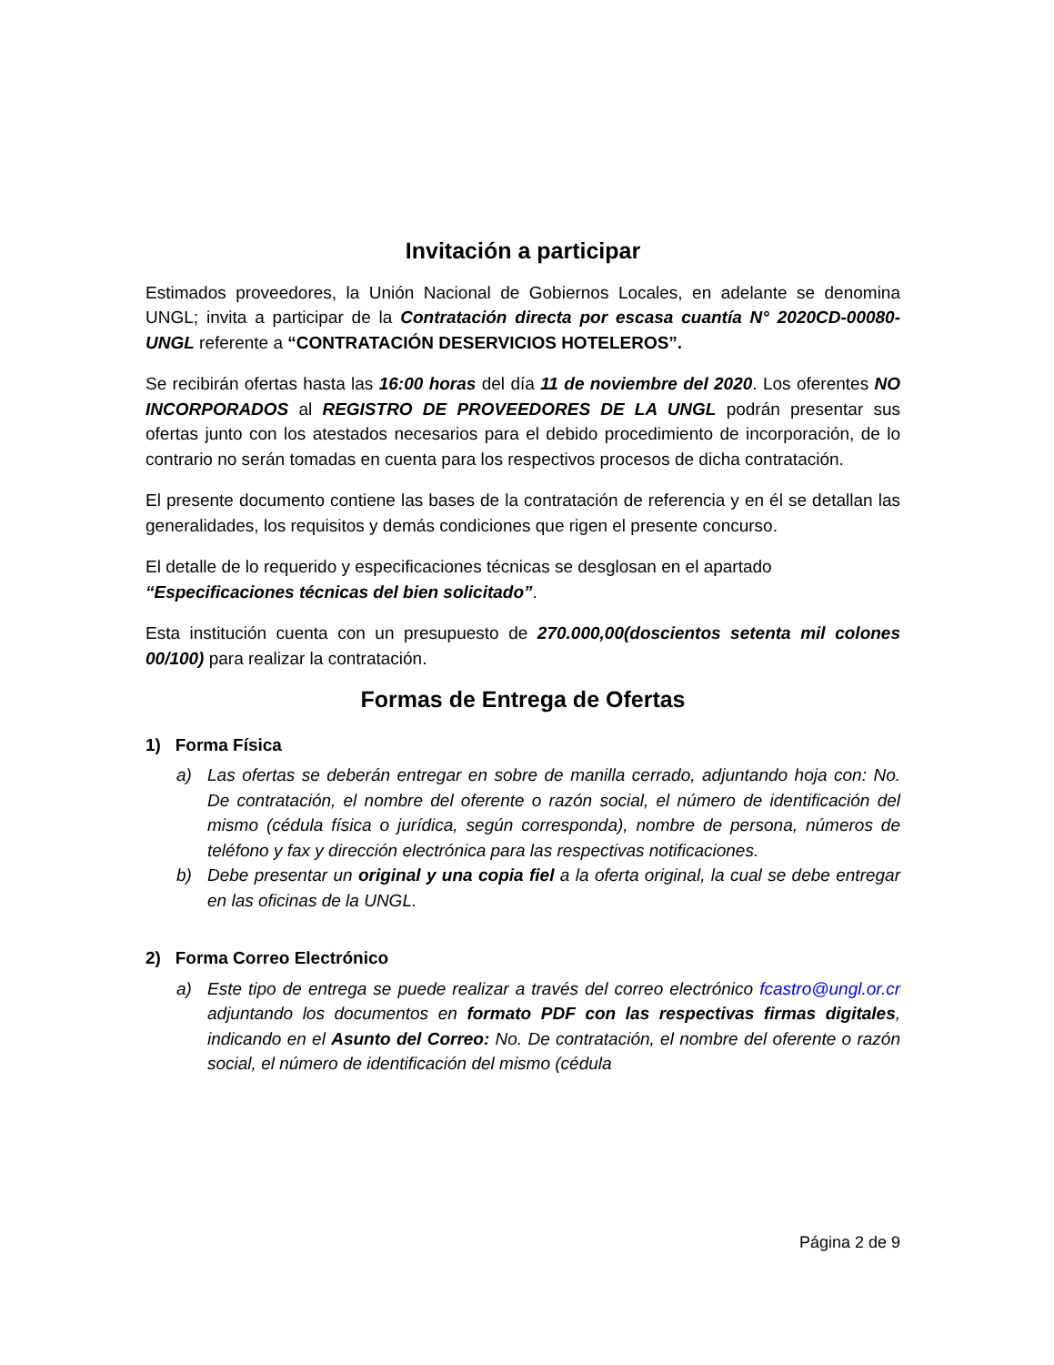Invitación a participar
Estimados proveedores, la Unión Nacional de Gobiernos Locales, en adelante se denomina UNGL; invita a participar de la Contratación directa por escasa cuantía N° 2020CD-00080-UNGL referente a “CONTRATACIÓN DESERVICIOS HOTELEROS”.
Se recibirán ofertas hasta las 16:00 horas del día 11 de noviembre del 2020. Los oferentes NO INCORPORADOS al REGISTRO DE PROVEEDORES DE LA UNGL podrán presentar sus ofertas junto con los atestados necesarios para el debido procedimiento de incorporación, de lo contrario no serán tomadas en cuenta para los respectivos procesos de dicha contratación.
El presente documento contiene las bases de la contratación de referencia y en él se detallan las generalidades, los requisitos y demás condiciones que rigen el presente concurso.
El detalle de lo requerido y especificaciones técnicas se desglosan en el apartado “Especificaciones técnicas del bien solicitado”.
Esta institución cuenta con un presupuesto de 270.000,00(doscientos setenta mil colones 00/100) para realizar la contratación.
Formas de Entrega de Ofertas
1) Forma Física
a) Las ofertas se deberán entregar en sobre de manilla cerrado, adjuntando hoja con: No. De contratación, el nombre del oferente o razón social, el número de identificación del mismo (cédula física o jurídica, según corresponda), nombre de persona, números de teléfono y fax y dirección electrónica para las respectivas notificaciones.
b) Debe presentar un original y una copia fiel a la oferta original, la cual se debe entregar en las oficinas de la UNGL.
2) Forma Correo Electrónico
a) Este tipo de entrega se puede realizar a través del correo electrónico fcastro@ungl.or.cr adjuntando los documentos en formato PDF con las respectivas firmas digitales, indicando en el Asunto del Correo: No. De contratación, el nombre del oferente o razón social, el número de identificación del mismo (cédula
Página 2 de 9